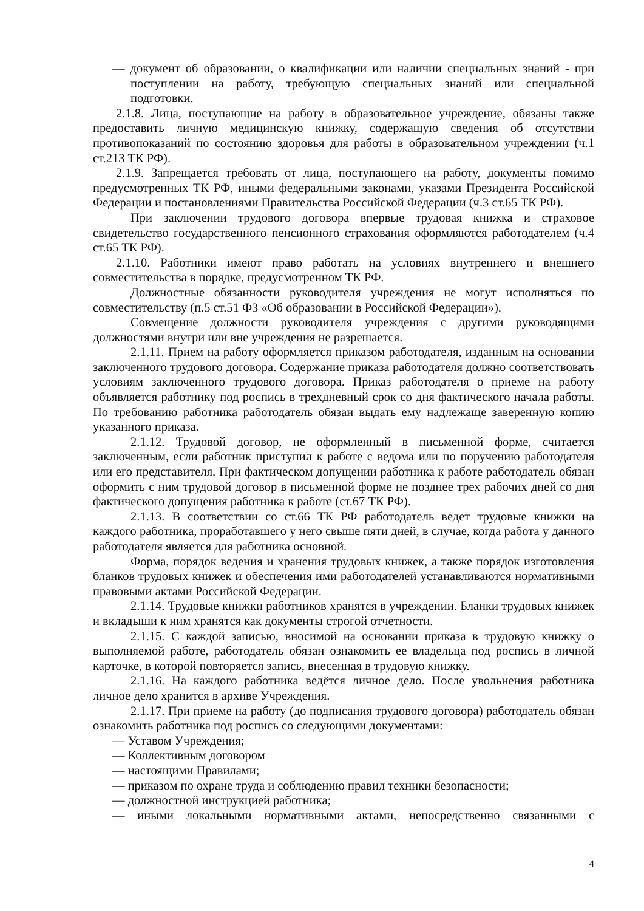— документ об образовании, о квалификации или наличии специальных знаний - при поступлении на работу, требующую специальных знаний или специальной подготовки.
2.1.8. Лица, поступающие на работу в образовательное учреждение, обязаны также предоставить личную медицинскую книжку, содержащую сведения об отсутствии противопоказаний по состоянию здоровья для работы в образовательном учреждении (ч.1 ст.213 ТК РФ).
2.1.9. Запрещается требовать от лица, поступающего на работу, документы помимо предусмотренных ТК РФ, иными федеральными законами, указами Президента Российской Федерации и постановлениями Правительства Российской Федерации (ч.3 ст.65 ТК РФ).
При заключении трудового договора впервые трудовая книжка и страховое свидетельство государственного пенсионного страхования оформляются работодателем (ч.4 ст.65 ТК РФ).
2.1.10. Работники имеют право работать на условиях внутреннего и внешнего совместительства в порядке, предусмотренном ТК РФ.
Должностные обязанности руководителя учреждения не могут исполняться по совместительству (п.5 ст.51 ФЗ «Об образовании в Российской Федерации»).
Совмещение должности руководителя учреждения с другими руководящими должностями внутри или вне учреждения не разрешается.
2.1.11. Прием на работу оформляется приказом работодателя, изданным на основании заключенного трудового договора. Содержание приказа работодателя должно соответствовать условиям заключенного трудового договора. Приказ работодателя о приеме на работу объявляется работнику под роспись в трехдневный срок со дня фактического начала работы. По требованию работника работодатель обязан выдать ему надлежаще заверенную копию указанного приказа.
2.1.12. Трудовой договор, не оформленный в письменной форме, считается заключенным, если работник приступил к работе с ведома или по поручению работодателя или его представителя. При фактическом допущении работника к работе работодатель обязан оформить с ним трудовой договор в письменной форме не позднее трех рабочих дней со дня фактического допущения работника к работе (ст.67 ТК РФ).
2.1.13. В соответствии со ст.66 ТК РФ работодатель ведет трудовые книжки на каждого работника, проработавшего у него свыше пяти дней, в случае, когда работа у данного работодателя является для работника основной.
Форма, порядок ведения и хранения трудовых книжек, а также порядок изготовления бланков трудовых книжек и обеспечения ими работодателей устанавливаются нормативными правовыми актами Российской Федерации.
2.1.14. Трудовые книжки работников хранятся в учреждении. Бланки трудовых книжек и вкладыши к ним хранятся как документы строгой отчетности.
2.1.15. С каждой записью, вносимой на основании приказа в трудовую книжку о выполняемой работе, работодатель обязан ознакомить ее владельца под роспись в личной карточке, в которой повторяется запись, внесенная в трудовую книжку.
2.1.16. На каждого работника ведётся личное дело. После увольнения работника личное дело хранится в архиве Учреждения.
2.1.17. При приеме на работу (до подписания трудового договора) работодатель обязан ознакомить работника под роспись со следующими документами:
— Уставом Учреждения;
— Коллективным договором
— настоящими Правилами;
— приказом по охране труда и соблюдению правил техники безопасности;
— должностной инструкцией работника;
— иными локальными нормативными актами, непосредственно связанными с
4